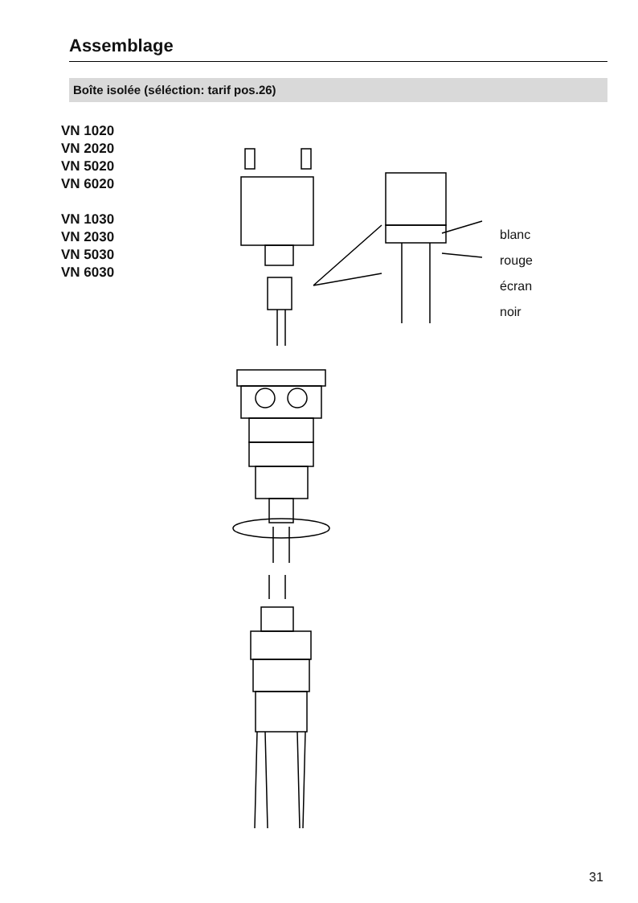Assemblage
Boîte isolée (séléction: tarif pos.26)
VN 1020
VN 2020
VN 5020
VN 6020
VN 1030
VN 2030
VN 5030
VN 6030
blanc
rouge
écran
noir
31